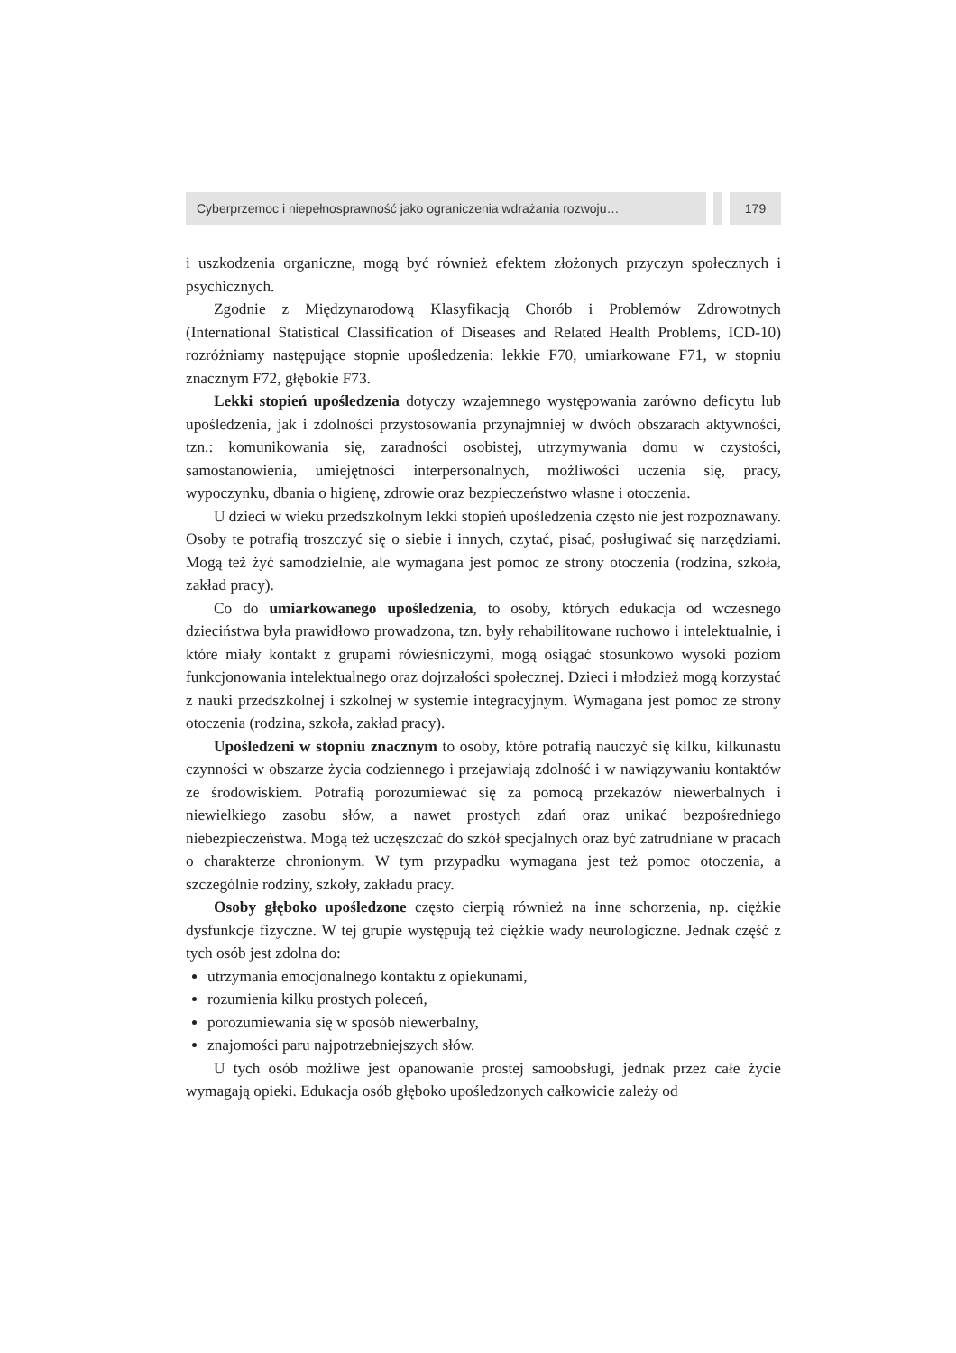Cyberprzemoc i niepełnosprawność jako ograniczenia wdrażania rozwoju…
179
i uszkodzenia organiczne, mogą być również efektem złożonych przyczyn społecznych i psychicznych.
Zgodnie z Międzynarodową Klasyfikacją Chorób i Problemów Zdrowotnych (International Statistical Classification of Diseases and Related Health Problems, ICD-10) rozróżniamy następujące stopnie upośledzenia: lekkie F70, umiarkowane F71, w stopniu znacznym F72, głębokie F73.
Lekki stopień upośledzenia dotyczy wzajemnego występowania zarówno deficytu lub upośledzenia, jak i zdolności przystosowania przynajmniej w dwóch obszarach aktywności, tzn.: komunikowania się, zaradności osobistej, utrzymywania domu w czystości, samostanowienia, umiejętności interpersonalnych, możliwości uczenia się, pracy, wypoczynku, dbania o higienę, zdrowie oraz bezpieczeństwo własne i otoczenia.
U dzieci w wieku przedszkolnym lekki stopień upośledzenia często nie jest rozpoznawany. Osoby te potrafią troszczyć się o siebie i innych, czytać, pisać, posługiwać się narzędziami. Mogą też żyć samodzielnie, ale wymagana jest pomoc ze strony otoczenia (rodzina, szkoła, zakład pracy).
Co do umiarkowanego upośledzenia, to osoby, których edukacja od wczesnego dzieciństwa była prawidłowo prowadzona, tzn. były rehabilitowane ruchowo i intelektualnie, i które miały kontakt z grupami rówieśniczymi, mogą osiągać stosunkowo wysoki poziom funkcjonowania intelektualnego oraz dojrzałości społecznej. Dzieci i młodzież mogą korzystać z nauki przedszkolnej i szkolnej w systemie integracyjnym. Wymagana jest pomoc ze strony otoczenia (rodzina, szkoła, zakład pracy).
Upośledzeni w stopniu znacznym to osoby, które potrafią nauczyć się kilku, kilkunastu czynności w obszarze życia codziennego i przejawiają zdolność i w nawiązywaniu kontaktów ze środowiskiem. Potrafią porozumiewać się za pomocą przekazów niewerbalnych i niewielkiego zasobu słów, a nawet prostych zdań oraz unikać bezpośredniego niebezpieczeństwa. Mogą też uczęszczać do szkół specjalnych oraz być zatrudniane w pracach o charakterze chronionym. W tym przypadku wymagana jest też pomoc otoczenia, a szczególnie rodziny, szkoły, zakładu pracy.
Osoby głęboko upośledzone często cierpią również na inne schorzenia, np. ciężkie dysfunkcje fizyczne. W tej grupie występują też ciężkie wady neurologiczne. Jednak część z tych osób jest zdolna do:
utrzymania emocjonalnego kontaktu z opiekunami,
rozumienia kilku prostych poleceń,
porozumiewania się w sposób niewerbalny,
znajomości paru najpotrzebniejszych słów.
U tych osób możliwe jest opanowanie prostej samoobsługi, jednak przez całe życie wymagają opieki. Edukacja osób głęboko upośledzonych całkowicie zależy od